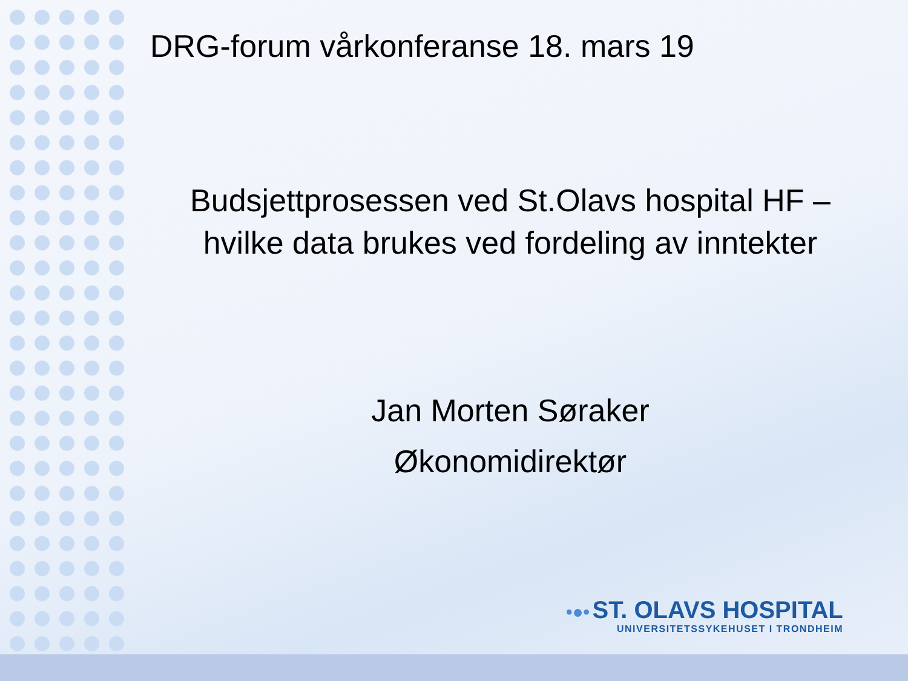DRG-forum vårkonferanse 18. mars 19
Budsjettprosessen ved St.Olavs hospital HF – hvilke data brukes ved fordeling av inntekter
Jan Morten Søraker
Økonomidirektør
•●• ST. OLAVS HOSPITAL
UNIVERSITETSSYKEHUSET I TRONDHEIM